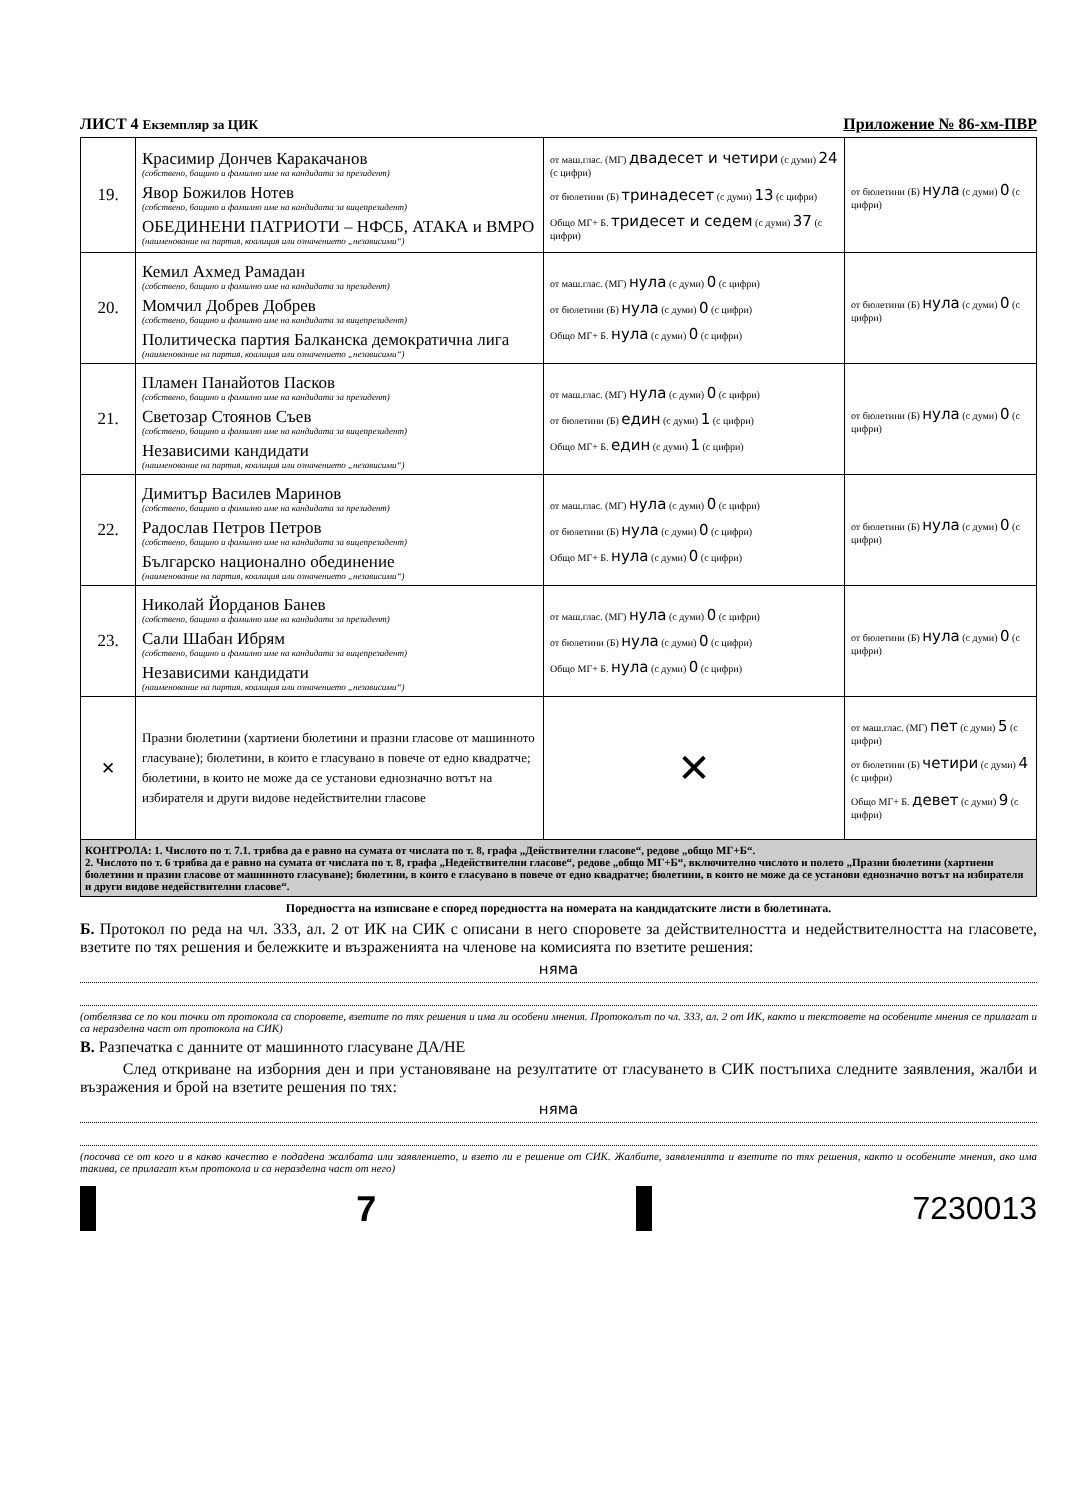ЛИСТ 4 Екземпляр за ЦИК Приложение № 86-хм-ПВР
| 19. | Красимир Дончев Каракачанов (собствено, бащино и фамилно име на кандидата за президент) Явор Божилов Нотев (собствено, бащино и фамилно име на кандидата за вицепрезидент) ОБЕДИНЕНИ ПАТРИОТИ – НФСБ, АТАКА и ВМРО (наименование на партия, коалиция или означението „независими“) | от маш.глас. (МГ) двадесет и четири (с думи) 24 (с цифри) от бюлетини (Б) тринадесет (с думи) 13 (с цифри) Общо МГ+ Б. тридесет и седем (с думи) 37 (с цифри) | от бюлетини (Б) нула (с думи) 0 (с цифри) |
| 20. | Кемил Ахмед Рамадан (собствено, бащино и фамилно име на кандидата за президент) Момчил Добрев Добрев (собствено, бащино и фамилно име на кандидата за вицепрезидент) Политическа партия Балканска демократична лига (наименование на партия, коалиция или означението „независими“) | от маш.глас. (МГ) нула (с думи) 0 (с цифри) от бюлетини (Б) нула (с думи) 0 (с цифри) Общо МГ+ Б. нула (с думи) 0 (с цифри) | от бюлетини (Б) нула (с думи) 0 (с цифри) |
| 21. | Пламен Панайотов Пасков (собствено, бащино и фамилно име на кандидата за президент) Светозар Стоянов Съев (собствено, бащино и фамилно име на кандидата за вицепрезидент) Независими кандидати (наименование на партия, коалиция или означението „независими“) | от маш.глас. (МГ) нула (с думи) 0 (с цифри) от бюлетини (Б) един (с думи) 1 (с цифри) Общо МГ+ Б. един (с думи) 1 (с цифри) | от бюлетини (Б) нула (с думи) 0 (с цифри) |
| 22. | Димитър Василев Маринов (собствено, бащино и фамилно име на кандидата за президент) Радослав Петров Петров (собствено, бащино и фамилно име на кандидата за вицепрезидент) Българско национално обединение (наименование на партия, коалиция или означението „независими“) | от маш.глас. (МГ) нула (с думи) 0 (с цифри) от бюлетини (Б) нула (с думи) 0 (с цифри) Общо МГ+ Б. нула (с думи) 0 (с цифри) | от бюлетини (Б) нула (с думи) 0 (с цифри) |
| 23. | Николай Йорданов Банев (собствено, бащино и фамилно име на кандидата за президент) Сали Шабан Ибрям (собствено, бащино и фамилно име на кандидата за вицепрезидент) Независими кандидати (наименование на партия, коалиция или означението „независими“) | от маш.глас. (МГ) нула (с думи) 0 (с цифри) от бюлетини (Б) нула (с думи) 0 (с цифри) Общо МГ+ Б. нула (с думи) 0 (с цифри) | от бюлетини (Б) нула (с думи) 0 (с цифри) |
| ✕ | Празни бюлетини (хартиени бюлетини и празни гласове от машинното гласуване); бюлетини, в които е гласувано в повече от едно квадратче; бюлетини, в които не може да се установи еднозначно вотът на избирателя и други видове недействителни гласове | ✕ | от маш.глас. (МГ) пет (с думи) 5 (с цифри) от бюлетини (Б) четири (с думи) 4 (с цифри) Общо МГ+ Б. девет (с думи) 9 (с цифри) |
| КОНТРОЛА: 1. Числото по т. 7.1. трябва да е равно на сумата от числата по т. 8, графа „Действителни гласове“, редове „общо МГ+Б“. 2. Числото по т. 6 трябва да е равно на сумата от числата по т. 8, графа „Недействителни гласове“, редове „общо МГ+Б“, включително числото и полето „Празни бюлетини (хартиени бюлетини и празни гласове от машинното гласуване); бюлетини, в които е гласувано в повече от едно квадратче; бюлетини, в които не може да се установи еднозначно вотът на избирателя и други видове недействителни гласове“. | | | |
Поредността на изписване е според поредността на номерата на кандидатските листи в бюлетината.
Б. Протокол по реда на чл. 333, ал. 2 от ИК на СИК с описани в него споровете за действителността и недействителността на гласовете, взетите по тях решения и бележките и възраженията на членове на комисията по взетите решения:
няма
(отбелязва се по кои точки от протокола са споровете, взетите по тях решения и има ли особени мнения. Протоколът по чл. 333, ал. 2 от ИК, както и текстовете на особените мнения се прилагат и са неразделна част от протокола на СИК)
В. Разпечатка с данните от машинното гласуване ДА/НЕ
След откриване на изборния ден и при установяване на резултатите от гласуването в СИК постъпиха следните заявления, жалби и възражения и брой на взетите решения по тях:
няма
(посочва се от кого и в какво качество е подадена жалбата или заявлението, и взето ли е решение от СИК. Жалбите, заявленията и взетите по тях решения, както и особените мнения, ако има такива, се прилагат към протокола и са неразделна част от него)
7 7230013